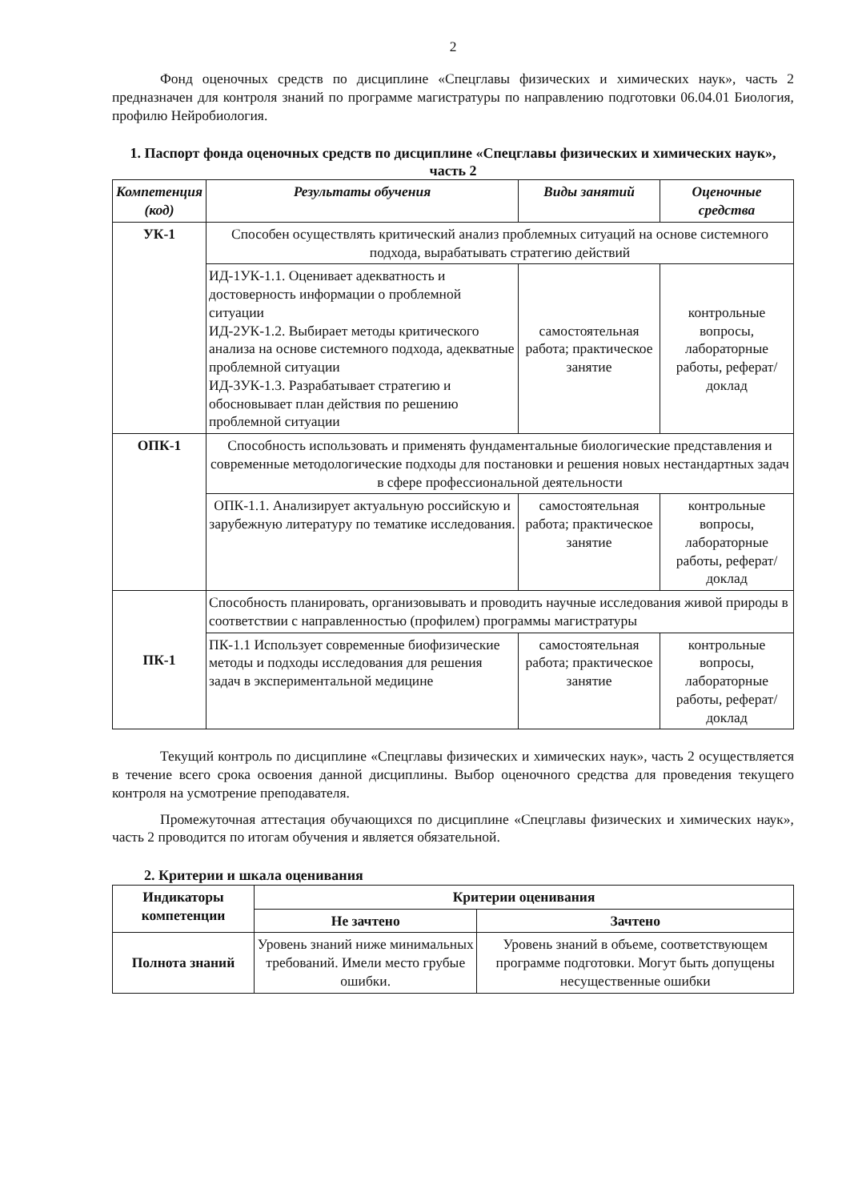2
Фонд оценочных средств по дисциплине «Спецглавы физических и химических наук», часть 2 предназначен для контроля знаний по программе магистратуры по направлению подготовки 06.04.01 Биология, профилю Нейробиология.
1. Паспорт фонда оценочных средств по дисциплине «Спецглавы физических и химических наук», часть 2
| Компетенция (код) | Результаты обучения | Виды занятий | Оценочные средства |
| --- | --- | --- | --- |
| УК-1 | Способен осуществлять критический анализ проблемных ситуаций на основе системного подхода, вырабатывать стратегию действий | | |
| | ИД-1УК-1.1. Оценивает адекватность и достоверность информации о проблемной ситуации ИД-2УК-1.2. Выбирает методы критического анализа на основе системного подхода, адекватные проблемной ситуации ИД-3УК-1.3. Разрабатывает стратегию и обосновывает план действия по решению проблемной ситуации | самостоятельная работа; практическое занятие | контрольные вопросы, лабораторные работы, реферат/доклад |
| ОПК-1 | Способность использовать и применять фундаментальные биологические представления и современные методологические подходы для постановки и решения новых нестандартных задач в сфере профессиональной деятельности | | |
| | ОПК-1.1. Анализирует актуальную российскую и зарубежную литературу по тематике исследования. | самостоятельная работа; практическое занятие | контрольные вопросы, лабораторные работы, реферат/доклад |
| ПК-1 | Способность планировать, организовывать и проводить научные исследования живой природы в соответствии с направленностью (профилем) программы магистратуры | | |
| | ПК-1.1 Использует современные биофизические методы и подходы исследования для решения задач в экспериментальной медицине | самостоятельная работа; практическое занятие | контрольные вопросы, лабораторные работы, реферат/доклад |
Текущий контроль по дисциплине «Спецглавы физических и химических наук», часть 2 осуществляется в течение всего срока освоения данной дисциплины. Выбор оценочного средства для проведения текущего контроля на усмотрение преподавателя.
Промежуточная аттестация обучающихся по дисциплине «Спецглавы физических и химических наук», часть 2 проводится по итогам обучения и является обязательной.
2. Критерии и шкала оценивания
| Индикаторы компетенции | Критерии оценивания | |
| | Не зачтено | Зачтено |
| Полнота знаний | Уровень знаний ниже минимальных требований. Имели место грубые ошибки. | Уровень знаний в объеме, соответствующем программе подготовки. Могут быть допущены несущественные ошибки |